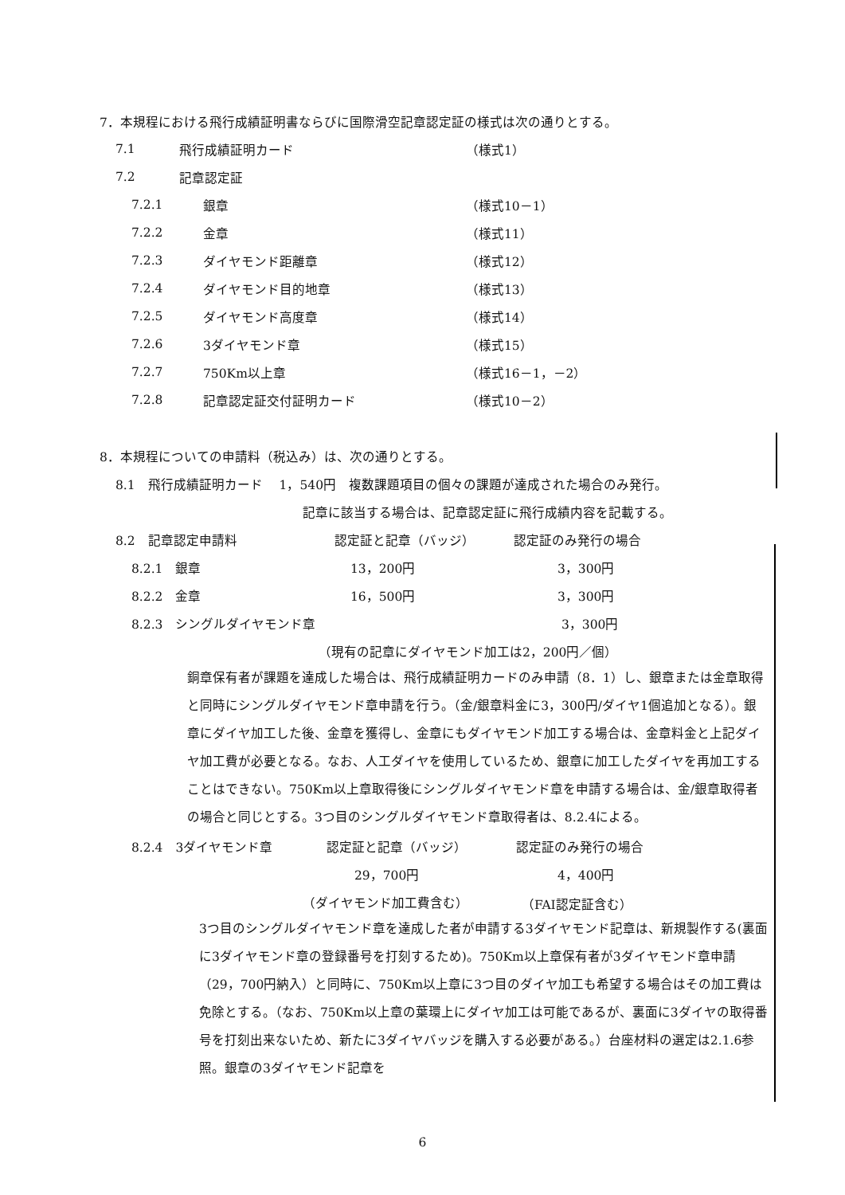7．本規程における飛行成績証明書ならびに国際滑空記章認定証の様式は次の通りとする。
7.1 飛行成績証明カード （様式1）
7.2 記章認定証
7.2.1 銀章 （様式10－1）
7.2.2 金章 （様式11）
7.2.3 ダイヤモンド距離章 （様式12）
7.2.4 ダイヤモンド目的地章 （様式13）
7.2.5 ダイヤモンド高度章 （様式14）
7.2.6 3ダイヤモンド章 （様式15）
7.2.7 750Km以上章 （様式16－1，－2）
7.2.8 記章認定証交付証明カード （様式10－2）
8．本規程についての申請料（税込み）は、次の通りとする。
8.1　飛行成績証明カード　 1，540円　複数課題項目の個々の課題が達成された場合のみ発行。
記章に該当する場合は、記章認定証に飛行成績内容を記載する。
8.2　記章認定申請料 認定証と記章（バッジ） 認定証のみ発行の場合
8.2.1　銀章 13，200円 3，300円
8.2.2　金章 16，500円 3，300円
8.2.3　シングルダイヤモンド章 3，300円
（現有の記章にダイヤモンド加工は2，200円／個）
銅章保有者が課題を達成した場合は、飛行成績証明カードのみ申請（8．1）し、銀章または金章取得と同時にシングルダイヤモンド章申請を行う。（金/銀章料金に3，300円/ダイヤ1個追加となる）。銀章にダイヤ加工した後、金章を獲得し、金章にもダイヤモンド加工する場合は、金章料金と上記ダイヤ加工費が必要となる。なお、人工ダイヤを使用しているため、銀章に加工したダイヤを再加工することはできない。750Km以上章取得後にシングルダイヤモンド章を申請する場合は、金/銀章取得者の場合と同じとする。3つ目のシングルダイヤモンド章取得者は、8.2.4による。
8.2.4　3ダイヤモンド章 認定証と記章（バッジ） 認定証のみ発行の場合
29，700円 4，400円
（ダイヤモンド加工費含む） （FAI認定証含む）
3つ目のシングルダイヤモンド章を達成した者が申請する3ダイヤモンド記章は、新規製作する(裏面に3ダイヤモンド章の登録番号を打刻するため)。750Km以上章保有者が3ダイヤモンド章申請（29，700円納入）と同時に、750Km以上章に3つ目のダイヤ加工も希望する場合はその加工費は免除とする。（なお、750Km以上章の葉環上にダイヤ加工は可能であるが、裏面に3ダイヤの取得番号を打刻出来ないため、新たに3ダイヤバッジを購入する必要がある。）台座材料の選定は2.1.6参照。銀章の3ダイヤモンド記章を
6